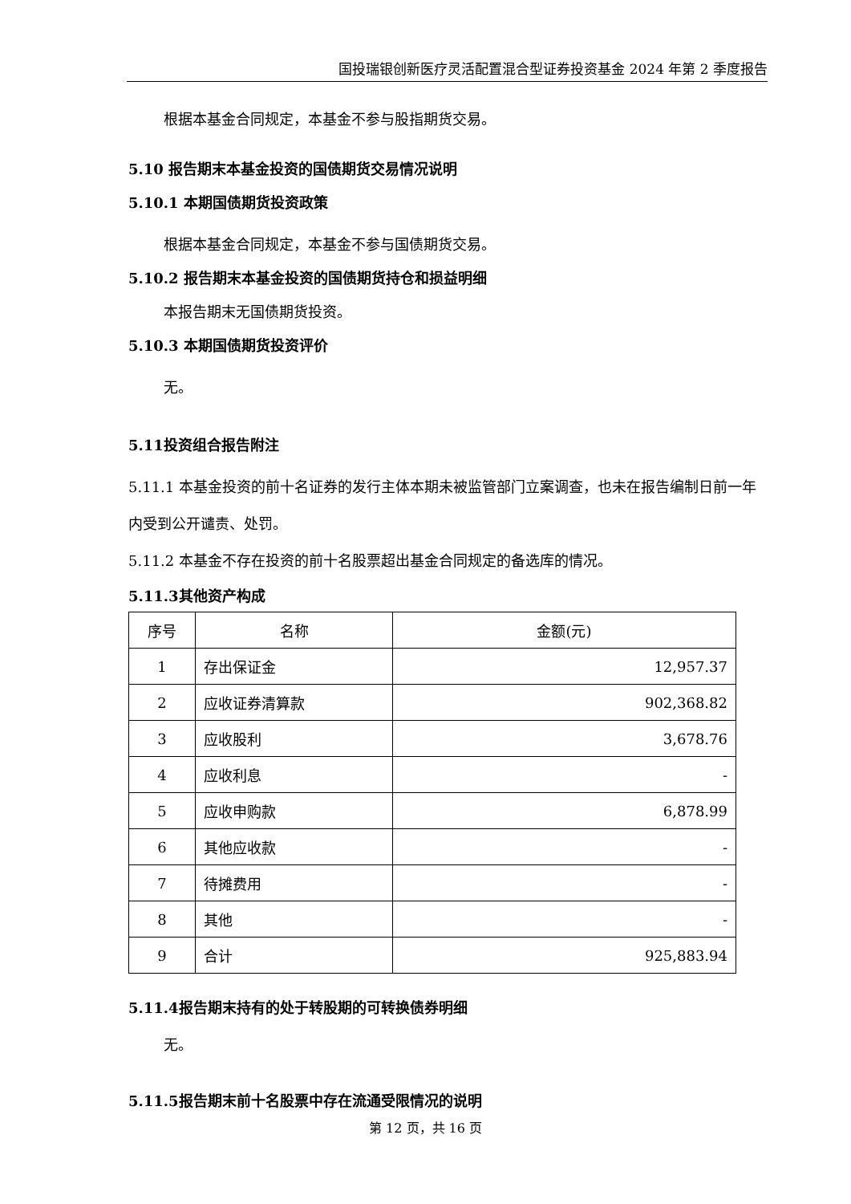国投瑞银创新医疗灵活配置混合型证券投资基金 2024 年第 2 季度报告
根据本基金合同规定，本基金不参与股指期货交易。
5.10 报告期末本基金投资的国债期货交易情况说明
5.10.1 本期国债期货投资政策
根据本基金合同规定，本基金不参与国债期货交易。
5.10.2 报告期末本基金投资的国债期货持仓和损益明细
本报告期末无国债期货投资。
5.10.3 本期国债期货投资评价
无。
5.11投资组合报告附注
5.11.1 本基金投资的前十名证券的发行主体本期未被监管部门立案调查，也未在报告编制日前一年内受到公开谴责、处罚。
5.11.2 本基金不存在投资的前十名股票超出基金合同规定的备选库的情况。
5.11.3其他资产构成
| 序号 | 名称 | 金额(元) |
| --- | --- | --- |
| 1 | 存出保证金 | 12,957.37 |
| 2 | 应收证券清算款 | 902,368.82 |
| 3 | 应收股利 | 3,678.76 |
| 4 | 应收利息 | - |
| 5 | 应收申购款 | 6,878.99 |
| 6 | 其他应收款 | - |
| 7 | 待摊费用 | - |
| 8 | 其他 | - |
| 9 | 合计 | 925,883.94 |
5.11.4报告期末持有的处于转股期的可转换债券明细
无。
5.11.5报告期末前十名股票中存在流通受限情况的说明
第 12 页，共 16 页